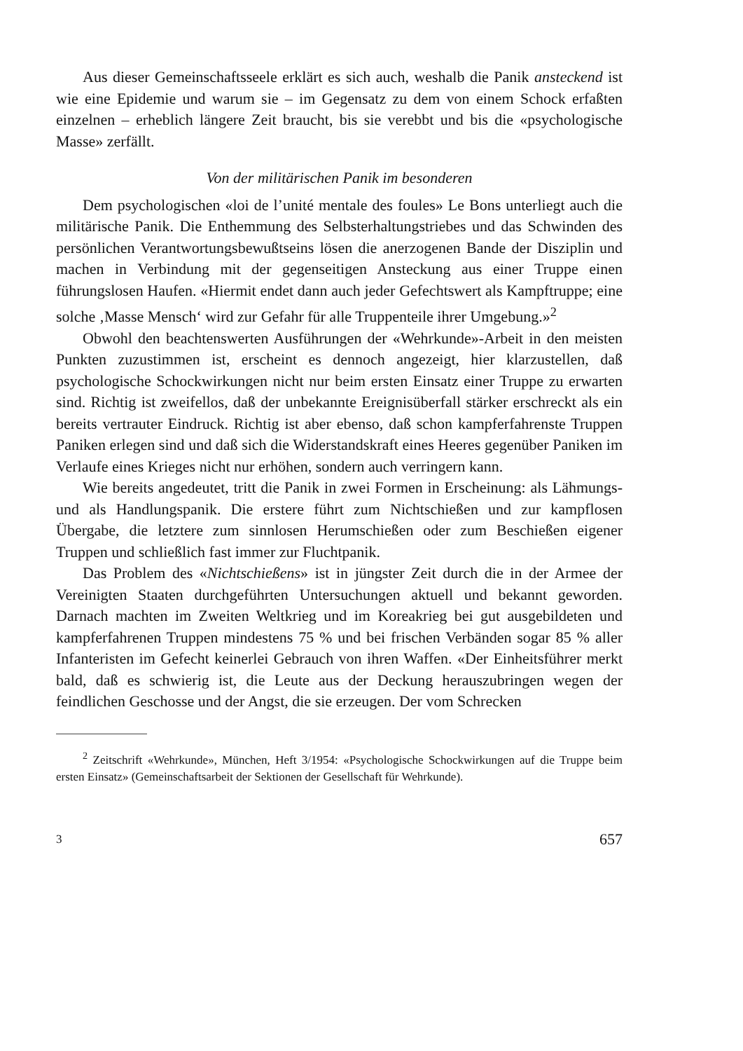Aus dieser Gemeinschaftsseele erklärt es sich auch, weshalb die Panik ansteckend ist wie eine Epidemie und warum sie – im Gegensatz zu dem von einem Schock erfaßten einzelnen – erheblich längere Zeit braucht, bis sie verebbt und bis die «psychologische Masse» zerfällt.
Von der militärischen Panik im besonderen
Dem psychologischen «loi de l’unité mentale des foules» Le Bons unterliegt auch die militärische Panik. Die Enthemmung des Selbsterhaltungstriebes und das Schwinden des persönlichen Verantwortungsbewußtseins lösen die anerzogenen Bande der Disziplin und machen in Verbindung mit der gegenseitigen Ansteckung aus einer Truppe einen führungslosen Haufen. «Hiermit endet dann auch jeder Gefechtswert als Kampftruppe; eine solche ‚Masse Mensch‘ wird zur Gefahr für alle Truppenteile ihrer Umgebung.»<sup>2</sup>
Obwohl den beachtenswerten Ausführungen der «Wehrkunde»-Arbeit in den meisten Punkten zuzustimmen ist, erscheint es dennoch angezeigt, hier klarzustellen, daß psychologische Schockwirkungen nicht nur beim ersten Einsatz einer Truppe zu erwarten sind. Richtig ist zweifellos, daß der unbekannte Ereignisüberfall stärker erschreckt als ein bereits vertrauter Eindruck. Richtig ist aber ebenso, daß schon kampferfahrenste Truppen Paniken erlegen sind und daß sich die Widerstandskraft eines Heeres gegenüber Paniken im Verlaufe eines Krieges nicht nur erhöhen, sondern auch verringern kann.
Wie bereits angedeutet, tritt die Panik in zwei Formen in Erscheinung: als Lähmungs- und als Handlungspanik. Die erstere führt zum Nichtschießen und zur kampflosen Übergabe, die letztere zum sinnlosen Herumschießen oder zum Beschießen eigener Truppen und schließlich fast immer zur Fluchtpanik.
Das Problem des «Nichtschießens» ist in jüngster Zeit durch die in der Armee der Vereinigten Staaten durchgeführten Untersuchungen aktuell und bekannt geworden. Darnach machten im Zweiten Weltkrieg und im Koreakrieg bei gut ausgebildeten und kampferfahrenen Truppen mindestens 75 % und bei frischen Verbänden sogar 85 % aller Infanteristen im Gefecht keinerlei Gebrauch von ihren Waffen. «Der Einheitsführer merkt bald, daß es schwierig ist, die Leute aus der Deckung herauszubringen wegen der feindlichen Geschosse und der Angst, die sie erzeugen. Der vom Schrecken
<sup>2</sup> Zeitschrift «Wehrkunde», München, Heft 3/1954: «Psychologische Schockwirkungen auf die Truppe beim ersten Einsatz» (Gemeinschaftsarbeit der Sektionen der Gesellschaft für Wehrkunde).
3 657